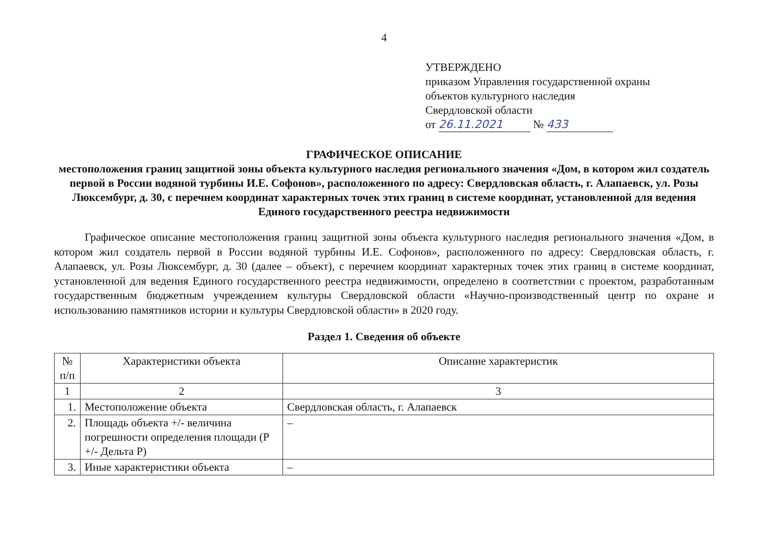4
УТВЕРЖДЕНО
приказом Управления государственной охраны
объектов культурного наследия
Свердловской области
от 26.11.2021 № 433
ГРАФИЧЕСКОЕ ОПИСАНИЕ
местоположения границ защитной зоны объекта культурного наследия регионального значения «Дом, в котором жил создатель первой в России водяной турбины И.Е. Софонов», расположенного по адресу: Свердловская область, г. Алапаевск, ул. Розы Люксембург, д. 30, с перечнем координат характерных точек этих границ в системе координат, установленной для ведения Единого государственного реестра недвижимости
Графическое описание местоположения границ защитной зоны объекта культурного наследия регионального значения «Дом, в котором жил создатель первой в России водяной турбины И.Е. Софонов», расположенного по адресу: Свердловская область, г. Алапаевск, ул. Розы Люксембург, д. 30 (далее – объект), с перечнем координат характерных точек этих границ в системе координат, установленной для ведения Единого государственного реестра недвижимости, определено в соответствии с проектом, разработанным государственным бюджетным учреждением культуры Свердловской области «Научно-производственный центр по охране и использованию памятников истории и культуры Свердловской области» в 2020 году.
Раздел 1. Сведения об объекте
| № п/п | Характеристики объекта | Описание характеристик |
| --- | --- | --- |
| 1 | 2 | 3 |
| 1. | Местоположение объекта | Свердловская область, г. Алапаевск |
| 2. | Площадь объекта +/- величина погрешности определения площади (Р +/- Дельта Р) | – |
| 3. | Иные характеристики объекта | – |